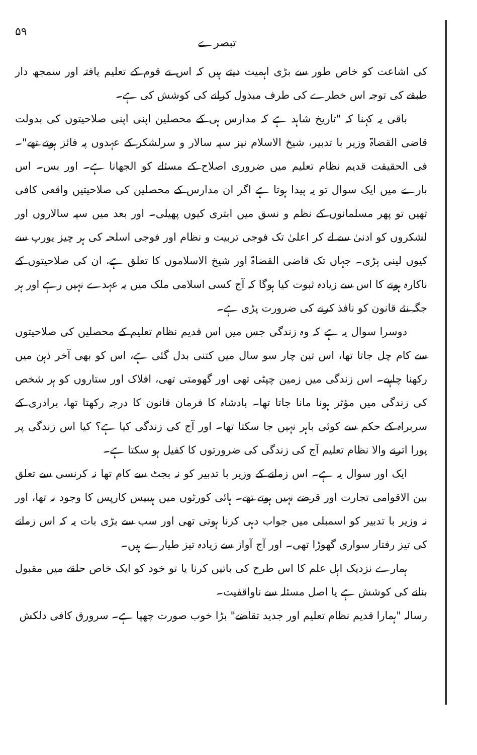تبصرے ۵۹
کی اشاعت کو خاص طور سے بڑی اہمیت دیتے ہیں کہ اس نے قوم کے تعلیم یافتہ اور سمجھ دار طبقے کی توجہ اس خطرے کی طرف مبذول کرانے کی کوشش کی ہے۔
باقی یہ کہنا کہ "تاریخ شاہد ہے کہ مدارس ہی کے محصلین اپنی اپنی صلاحیتوں کی بدولت قاضی القضاۃ وزیر با تدبیر، شیخ الاسلام نیز سپہ سالار و سرلشکر کے عہدوں پہ فائز ہوتے تھے"۔ فی الحقیقت قدیم نظام تعلیم میں ضروری اصلاح کے مسئلے کو الجھانا ہے۔ اور بس۔ اس بارے میں ایک سوال تو یہ پیدا ہوتا ہے اگر ان مدارس کے محصلین کی صلاحیتیں واقعی کافی تھیں تو پھر مسلمانوں کے نظم و نسق میں ابتری کیوں پھیلی۔ اور بعد میں سپہ سالاروں اور لشکروں کو ادنیٰ سے لے کر اعلیٰ تک فوجی تربیت و نظام اور فوجی اسلحہ کی ہر چیز یورپ سے کیوں لینی پڑی۔ جہاں تک قاضی القضاۃ اور شیخ الاسلاموں کا تعلق ہے، ان کی صلاحیتوں کے ناکارہ ہونے کا اس سے زیادہ ثبوت کیا ہوگا کہ آج کسی اسلامی ملک میں یہ عہدے نہیں رہے اور ہر جگہ نئے قانون کو نافذ کرنے کی ضرورت پڑی ہے۔
دوسرا سوال یہ ہے کہ وہ زندگی جس میں اس قدیم نظام تعلیم کے محصلین کی صلاحیتوں سے کام چل جاتا تھا، اس تین چار سو سال میں کتنی بدل گئی ہے، اس کو بھی آخر ذہن میں رکھنا چاہیے۔ اس زندگی میں زمین چپٹی تھی اور گھومتی تھی، افلاک اور ستاروں کو ہر شخص کی زندگی میں مؤثر ہونا مانا جاتا تھا۔ بادشاہ کا فرمان قانون کا درجہ رکھتا تھا، برادری کے سربراہ کے حکم سے کوئی باہر نہیں جا سکتا تھا۔ اور آج کی زندگی کیا ہے؟ کیا اس زندگی پر پورا اترنے والا نظام تعلیم آج کی زندگی کی ضرورتوں کا کفیل ہو سکتا ہے۔
ایک اور سوال یہ ہے۔ اس زمانے کے وزیر با تدبیر کو نہ بجٹ سے کام تھا نہ کرنسی سے تعلق بین الاقوامی تجارت اور قرضے نہیں ہوتے تھے۔ ہائی کورٹوں میں ہیبیس کارپس کا وجود نہ تھا، اور نہ وزیر با تدبیر کو اسمبلی میں جواب دہی کرنا ہوتی تھی اور سب سے بڑی بات یہ کہ اس زمانے کی تیز رفتار سواری گھوڑا تھی۔ اور آج آواز سے زیادہ تیز طیارے ہیں۔
ہمارے نزدیک اہل علم کا اس طرح کی باتیں کرنا یا تو خود کو ایک خاص حلقے میں مقبول بنانے کی کوشش ہے یا اصل مسئلہ سے ناواقفیت۔
رسالہ "ہمارا قدیم نظام تعلیم اور جدید تقاضے" بڑا خوب صورت چھپا ہے۔ سرورق کافی دلکش